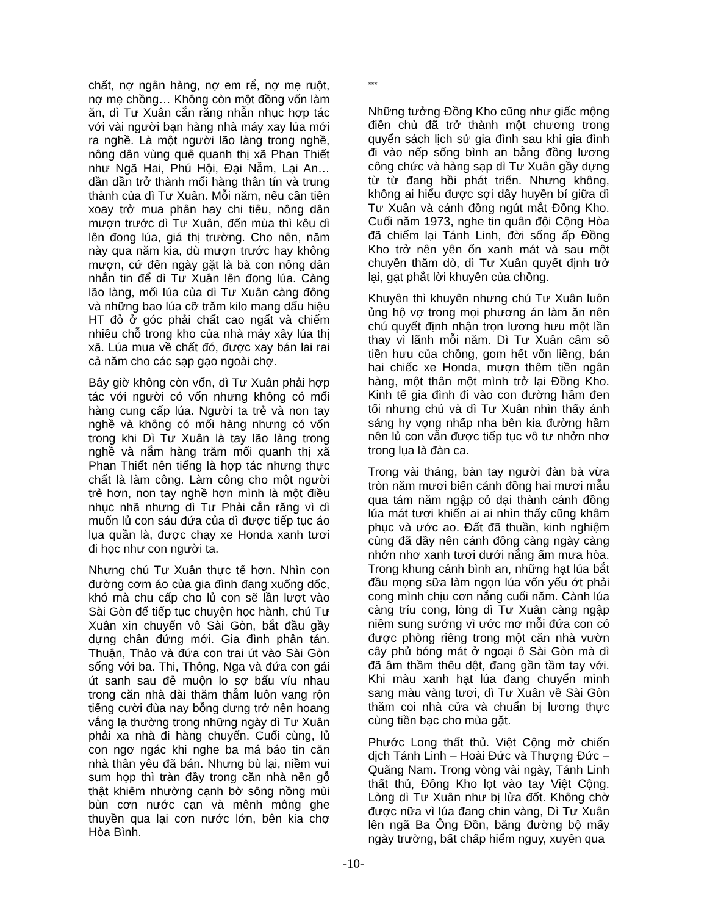chất, nợ ngân hàng, nợ em rể, nợ mẹ ruột, nợ mẹ chồng… Không còn một đồng vốn làm ăn, dì Tư Xuân cắn răng nhẫn nhục hợp tác với vài người bạn hàng nhà máy xay lúa mới ra nghề. Là một người lão làng trong nghề, nông dân vùng quê quanh thị xã Phan Thiết như Ngã Hai, Phú Hội, Đại Nẫm, Lại An… dần dần trở thành mối hàng thân tín và trung thành của dì Tư Xuân. Mỗi năm, nếu cần tiền xoay trở mua phân hay chi tiêu, nông dân mượn trước dì Tư Xuân, đến mùa thì kêu dì lên đong lúa, giá thị trường. Cho nên, năm này qua năm kia, dù mượn trước hay không mượn, cứ đến ngày gặt là bà con nông dân nhắn tin để dì Tư Xuân lên đong lúa. Càng lão làng, mối lúa của dì Tư Xuân càng đông và những bao lúa cỡ trăm kilo mang dấu hiệu HT đỏ ở góc phải chất cao ngất và chiếm nhiều chỗ trong kho của nhà máy xây lúa thị xã. Lúa mua về chất đó, được xay bán lai rai cả năm cho các sạp gạo ngoài chợ.
Bây giờ không còn vốn, dì Tư Xuân phải hợp tác với người có vốn nhưng không có mối hàng cung cấp lúa. Người ta trẻ và non tay nghề và không có mối hàng nhưng có vốn trong khi Dì Tư Xuân là tay lão làng trong nghề và nắm hàng trăm mối quanh thị xã Phan Thiết nên tiếng là hợp tác nhưng thực chất là làm công. Làm công cho một người trẻ hơn, non tay nghề hơn mình là một điều nhục nhã nhưng dì Tư Phải cắn răng vì dì muốn lủ con sáu đứa của dì được tiếp tục áo lụa quần là, được chạy xe Honda xanh tươi đi học như con người ta.
Nhưng chú Tư Xuân thực tế hơn. Nhìn con đường cơm áo của gia đình đang xuống dốc, khó mà chu cấp cho lủ con sẽ lần lượt vào Sài Gòn để tiếp tục chuyện học hành, chú Tư Xuân xin chuyển vô Sài Gòn, bắt đầu gầy dựng chân đứng mới. Gia đình phân tán. Thuận, Thảo và đứa con trai út vào Sài Gòn sống với ba. Thi, Thông, Nga và đứa con gái út sanh sau đẻ muộn lo sợ bấu víu nhau trong căn nhà dài thăm thẳm luôn vang rộn tiếng cười đùa nay bỗng dưng trở nên hoang vắng lạ thường trong những ngày dì Tư Xuân phải xa nhà đi hàng chuyến. Cuối cùng, lủ con ngơ ngác khi nghe ba má báo tin căn nhà thân yêu đã bán. Nhưng bù lại, niềm vui sum họp thì tràn đầy trong căn nhà nền gỗ thật khiêm nhường cạnh bờ sông nồng mùi bùn cơn nước cạn và mênh mông ghe thuyền qua lại cơn nước lớn, bên kia chợ Hòa Bình.
***
Những tưởng Đồng Kho cũng như giấc mộng điền chủ đã trở thành một chương trong quyển sách lịch sử gia đình sau khi gia đình đi vào nếp sống bình an bằng đồng lương công chức và hàng sạp dì Tư Xuân gầy dựng từ từ đang hồi phát triển. Nhưng không, không ai hiểu được sợi dây huyền bí giữa dì Tư Xuân và cánh đồng ngút mắt Đồng Kho. Cuối năm 1973, nghe tin quân đội Cộng Hòa đã chiếm lại Tánh Linh, đời sống ấp Đồng Kho trở nên yên ổn xanh mát và sau một chuyền thăm dò, dì Tư Xuân quyết định trở lại, gạt phắt lời khuyên của chồng.
Khuyên thì khuyên nhưng chú Tư Xuân luôn ủng hộ vợ trong mọi phương án làm ăn nên chú quyết định nhận trọn lương hưu một lần thay vì lãnh mỗi năm. Dì Tư Xuân cầm số tiền hưu của chồng, gom hết vốn liềng, bán hai chiếc xe Honda, mượn thêm tiền ngân hàng, một thân một mình trở lại Đồng Kho. Kinh tế gia đình đi vào con đường hầm đen tối nhưng chú và dì Tư Xuân nhìn thấy ánh sáng hy vọng nhấp nha bên kia đường hầm nên lủ con vẫn được tiếp tục vô tư nhởn nhơ trong lụa là đàn ca.
Trong vài tháng, bàn tay người đàn bà vừa tròn năm mươi biến cánh đồng hai mươi mẫu qua tám năm ngập cỏ dại thành cánh đồng lúa mát tươi khiến ai ai nhìn thấy cũng khâm phục và ước ao. Đất đã thuần, kinh nghiệm cùng đã dầy nên cánh đồng càng ngày càng nhởn nhơ xanh tươi dưới nắng ấm mưa hòa. Trong khung cảnh bình an, những hạt lúa bắt đầu mọng sữa làm ngọn lúa vốn yếu ớt phải cong mình chịu cơn nắng cuối năm. Cành lúa càng trỉu cong, lòng dì Tư Xuân càng ngập niềm sung sướng vì ước mơ mỗi đứa con có được phòng riêng trong một căn nhà vườn cây phủ bóng mát ở ngoại ô Sài Gòn mà dì đã âm thầm thêu dệt, đang gần tầm tay với. Khi màu xanh hạt lúa đang chuyển mình sang màu vàng tươi, dì Tư Xuân về Sài Gòn thăm coi nhà cửa và chuẩn bị lương thực cùng tiền bạc cho mùa gặt.
Phước Long thất thủ. Việt Cộng mở chiến dịch Tánh Linh – Hoài Đức và Thượng Đức – Quãng Nam. Trong vòng vài ngày, Tánh Linh thất thủ, Đồng Kho lọt vào tay Việt Cộng. Lòng dì Tư Xuân như bị lửa đốt. Không chờ được nữa vì lúa đang chin vàng, Dì Tư Xuân lên ngã Ba Ông Đồn, băng đường bộ mấy ngày trường, bất chấp hiểm nguy, xuyên qua
-10-